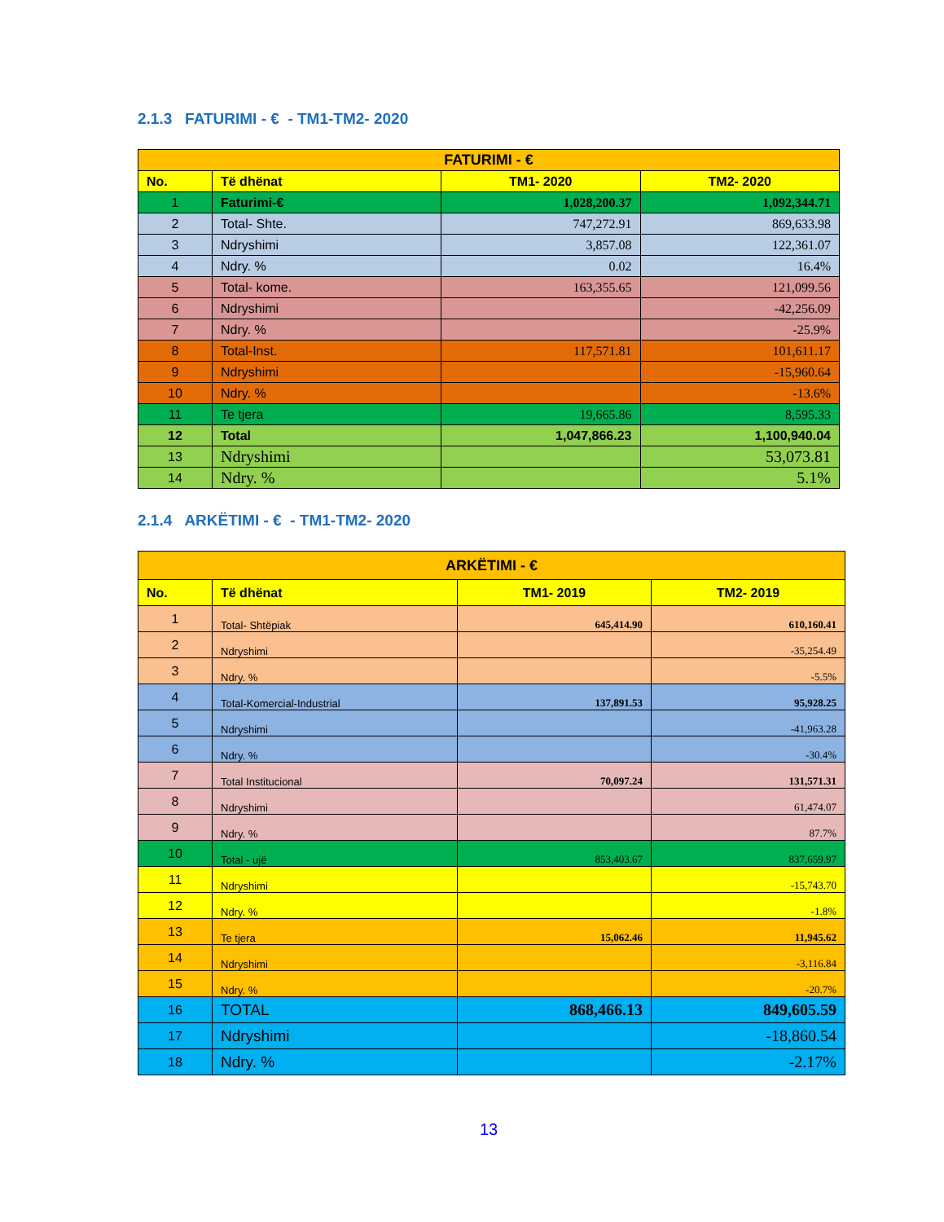2.1.3 FATURIMI - € - TM1-TM2- 2020
| FATURIMI - € | | | |
| --- | --- | --- | --- |
| No. | Të dhënat | TM1- 2020 | TM2- 2020 |
| 1 | Faturimi-€ | 1,028,200.37 | 1,092,344.71 |
| 2 | Total- Shte. | 747,272.91 | 869,633.98 |
| 3 | Ndryshimi | 3,857.08 | 122,361.07 |
| 4 | Ndry. % | 0.02 | 16.4% |
| 5 | Total- kome. | 163,355.65 | 121,099.56 |
| 6 | Ndryshimi | | -42,256.09 |
| 7 | Ndry. % | | -25.9% |
| 8 | Total-Inst. | 117,571.81 | 101,611.17 |
| 9 | Ndryshimi | | -15,960.64 |
| 10 | Ndry. % | | -13.6% |
| 11 | Te tjera | 19,665.86 | 8,595.33 |
| 12 | Total | 1,047,866.23 | 1,100,940.04 |
| 13 | Ndryshimi | | 53,073.81 |
| 14 | Ndry. % | | 5.1% |
2.1.4 ARKËTIMI - € - TM1-TM2- 2020
| ARKËTIMI - € | | | |
| --- | --- | --- | --- |
| No. | Të dhënat | TM1- 2019 | TM2- 2019 |
| 1 | Total- Shtëpiak | 645,414.90 | 610,160.41 |
| 2 | Ndryshimi | | -35,254.49 |
| 3 | Ndry. % | | -5.5% |
| 4 | Total-Komercial-Industrial | 137,891.53 | 95,928.25 |
| 5 | Ndryshimi | | -41,963.28 |
| 6 | Ndry. % | | -30.4% |
| 7 | Total Institucional | 70,097.24 | 131,571.31 |
| 8 | Ndryshimi | | 61,474.07 |
| 9 | Ndry. % | | 87.7% |
| 10 | Total - ujë | 853,403.67 | 837,659.97 |
| 11 | Ndryshimi | | -15,743.70 |
| 12 | Ndry. % | | -1.8% |
| 13 | Te tjera | 15,062.46 | 11,945.62 |
| 14 | Ndryshimi | | -3,116.84 |
| 15 | Ndry. % | | -20.7% |
| 16 | TOTAL | 868,466.13 | 849,605.59 |
| 17 | Ndryshimi | | -18,860.54 |
| 18 | Ndry. % | | -2.17% |
13